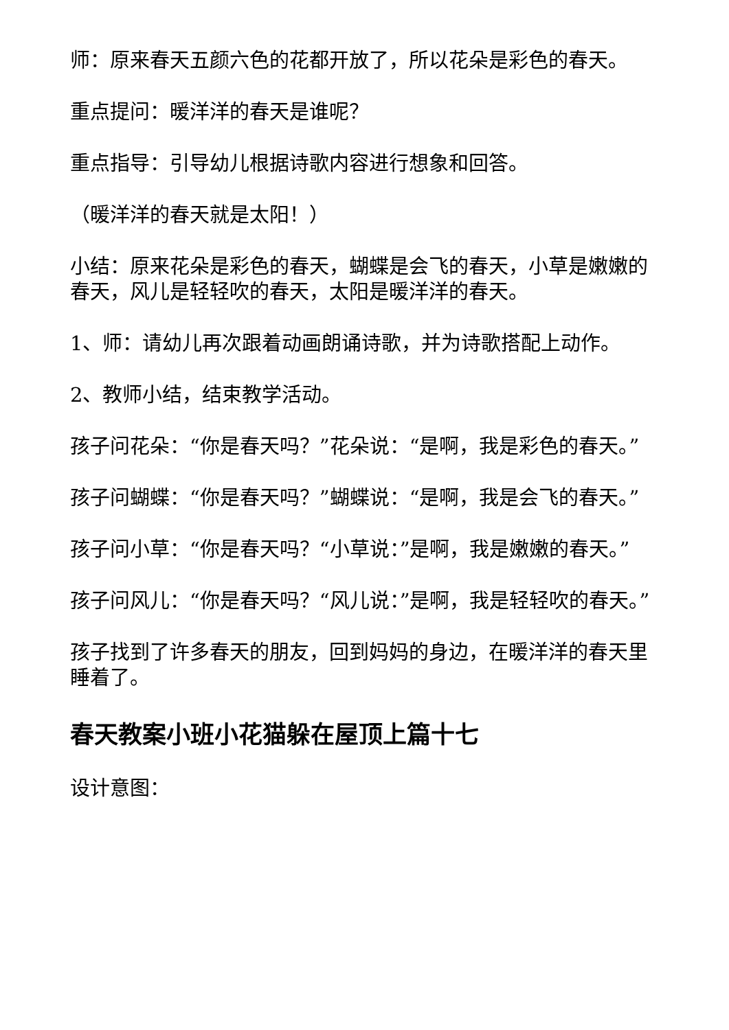师：原来春天五颜六色的花都开放了，所以花朵是彩色的春天。
重点提问：暖洋洋的春天是谁呢？
重点指导：引导幼儿根据诗歌内容进行想象和回答。
（暖洋洋的春天就是太阳！）
小结：原来花朵是彩色的春天，蝴蝶是会飞的春天，小草是嫩嫩的春天，风儿是轻轻吹的春天，太阳是暖洋洋的春天。
1、师：请幼儿再次跟着动画朗诵诗歌，并为诗歌搭配上动作。
2、教师小结，结束教学活动。
孩子问花朵：“你是春天吗？”花朵说：“是啊，我是彩色的春天。”
孩子问蝴蝶：“你是春天吗？”蝴蝶说：“是啊，我是会飞的春天。”
孩子问小草：“你是春天吗？“小草说：”是啊，我是嫩嫩的春天。”
孩子问风儿：“你是春天吗？“风儿说：”是啊，我是轻轻吹的春天。”
孩子找到了许多春天的朋友，回到妈妈的身边，在暖洋洋的春天里睡着了。
春天教案小班小花猫躲在屋顶上篇十七
设计意图：